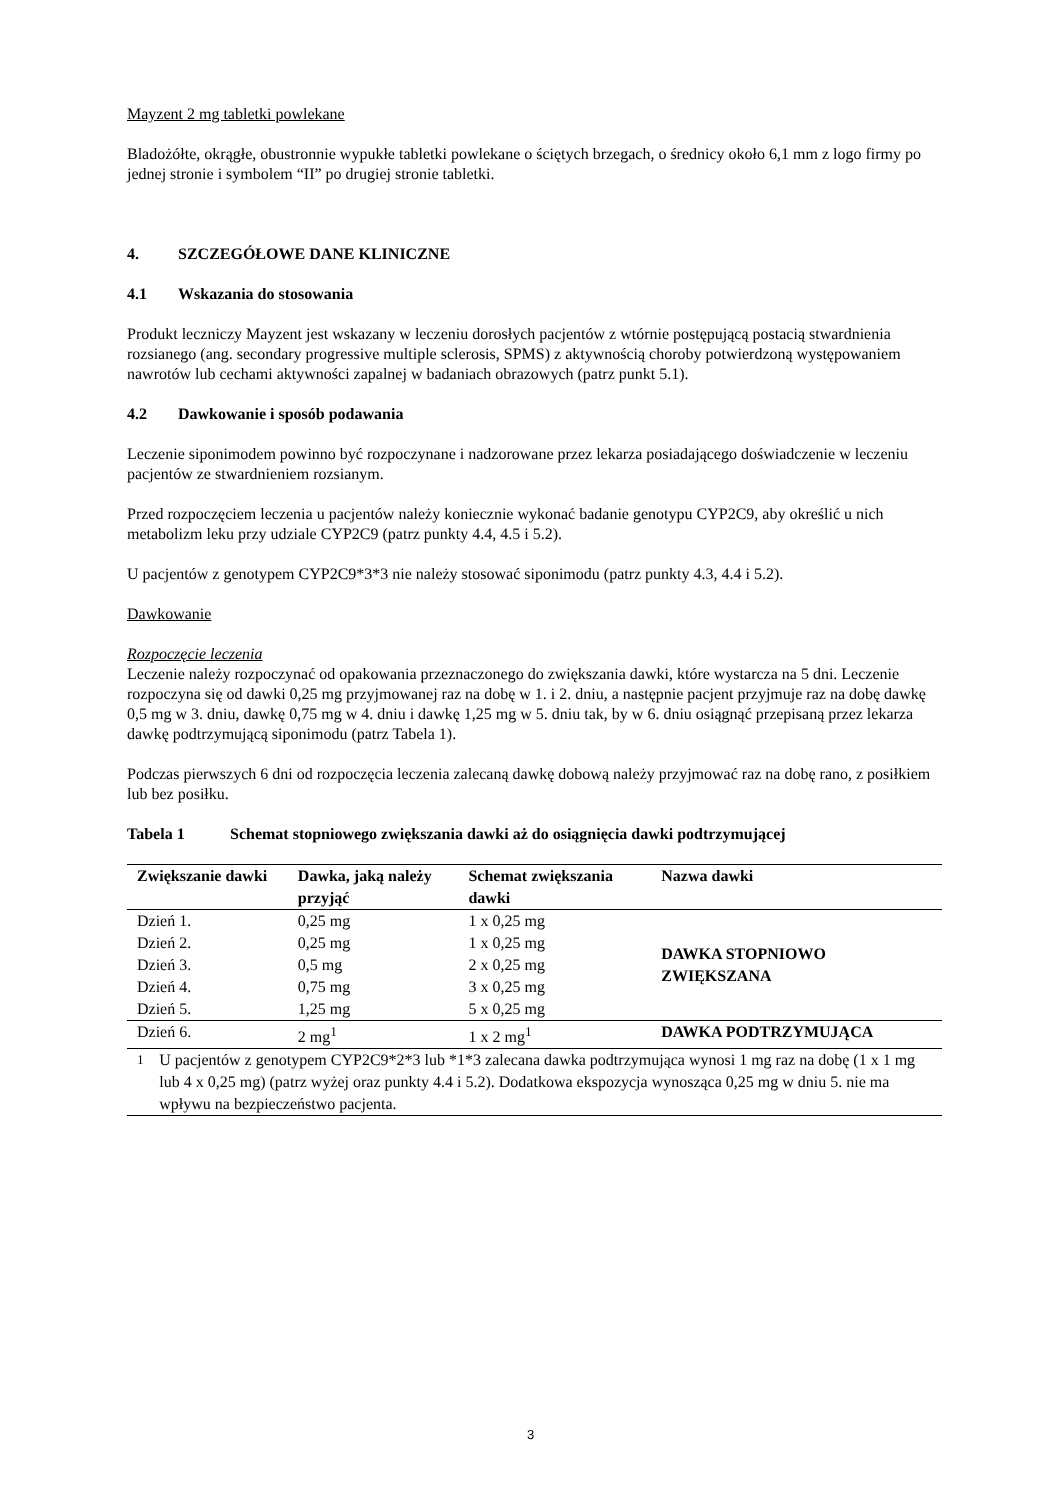Mayzent 2 mg tabletki powlekane
Bladożółte, okrągłe, obustronnie wypukłe tabletki powlekane o ściętych brzegach, o średnicy około 6,1 mm z logo firmy po jednej stronie i symbolem “II” po drugiej stronie tabletki.
4. SZCZEGÓŁOWE DANE KLINICZNE
4.1 Wskazania do stosowania
Produkt leczniczy Mayzent jest wskazany w leczeniu dorosłych pacjentów z wtórnie postępującą postacią stwardnienia rozsianego (ang. secondary progressive multiple sclerosis, SPMS) z aktywnością choroby potwierdzoną występowaniem nawrotów lub cechami aktywności zapalnej w badaniach obrazowych (patrz punkt 5.1).
4.2 Dawkowanie i sposób podawania
Leczenie siponimodem powinno być rozpoczynane i nadzorowane przez lekarza posiadającego doświadczenie w leczeniu pacjentów ze stwardnieniem rozsianym.
Przed rozpoczęciem leczenia u pacjentów należy koniecznie wykonać badanie genotypu CYP2C9, aby określić u nich metabolizm leku przy udziale CYP2C9 (patrz punkty 4.4, 4.5 i 5.2).
U pacjentów z genotypem CYP2C9*3*3 nie należy stosować siponimodu (patrz punkty 4.3, 4.4 i 5.2).
Dawkowanie
Rozpoczęcie leczenia
Leczenie należy rozpoczynać od opakowania przeznaczonego do zwiększania dawki, które wystarcza na 5 dni. Leczenie rozpoczyna się od dawki 0,25 mg przyjmowanej raz na dobę w 1. i 2. dniu, a następnie pacjent przyjmuje raz na dobę dawkę 0,5 mg w 3. dniu, dawkę 0,75 mg w 4. dniu i dawkę 1,25 mg w 5. dniu tak, by w 6. dniu osiągnąć przepisaną przez lekarza dawkę podtrzymującą siponimodu (patrz Tabela 1).
Podczas pierwszych 6 dni od rozpoczęcia leczenia zalecaną dawkę dobową należy przyjmować raz na dobę rano, z posiłkiem lub bez posiłku.
Tabela 1 Schemat stopniowego zwiększania dawki aż do osiągnięcia dawki podtrzymującej
| Zwiększanie dawki | Dawka, jaką należy przyjąć | Schemat zwiększania dawki | Nazwa dawki |
| --- | --- | --- | --- |
| Dzień 1. | 0,25 mg | 1 x 0,25 mg | DAWKA STOPNIOWO ZWIĘKSZANA |
| Dzień 2. | 0,25 mg | 1 x 0,25 mg | |
| Dzień 3. | 0,5 mg | 2 x 0,25 mg | |
| Dzień 4. | 0,75 mg | 3 x 0,25 mg | |
| Dzień 5. | 1,25 mg | 5 x 0,25 mg | |
| Dzień 6. | 2 mg<sup>1</sup> | 1 x 2 mg<sup>1</sup> | DAWKA PODTRZYMUJĄCA |
| <sup>1</sup> U pacjentów z genotypem CYP2C9*2*3 lub *1*3 zalecana dawka podtrzymująca wynosi 1 mg raz na dobę (1 x 1 mg lub 4 x 0,25 mg) (patrz wyżej oraz punkty 4.4 i 5.2). Dodatkowa ekspozycja wynosząca 0,25 mg w dniu 5. nie ma wpływu na bezpieczeństwo pacjenta. | | | |
3